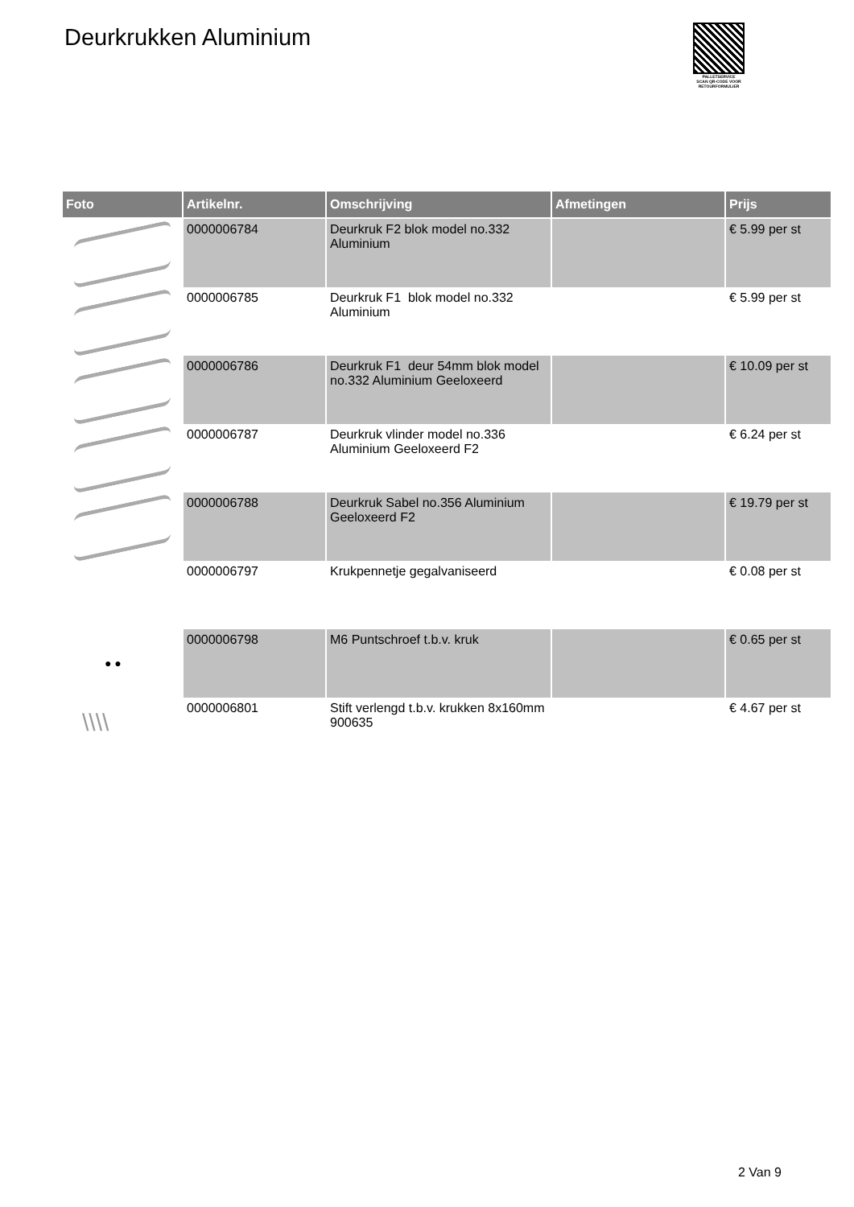Deurkrukken Aluminium
PALLETSERVICE
SCAN QR-CODE VOOR RETOURFORMULIER
| Foto | Artikelnr. | Omschrijving | Afmetingen | Prijs |
| --- | --- | --- | --- | --- |
| | 0000006784 | Deurkruk F2 blok model no.332 Aluminium | | € 5.99 per st |
| | 0000006785 | Deurkruk F1 blok model no.332 Aluminium | | € 5.99 per st |
| | 0000006786 | Deurkruk F1 deur 54mm blok model no.332 Aluminium Geeloxeerd | | € 10.09 per st |
| | 0000006787 | Deurkruk vlinder model no.336 Aluminium Geeloxeerd F2 | | € 6.24 per st |
| | 0000006788 | Deurkruk Sabel no.356 Aluminium Geeloxeerd F2 | | € 19.79 per st |
| | 0000006797 | Krukpennetje gegalvaniseerd | | € 0.08 per st |
| ● ● | 0000006798 | M6 Puntschroef t.b.v. kruk | | € 0.65 per st |
| \\\\ | 0000006801 | Stift verlengd t.b.v. krukken 8x160mm 900635 | | € 4.67 per st |
2 Van 9